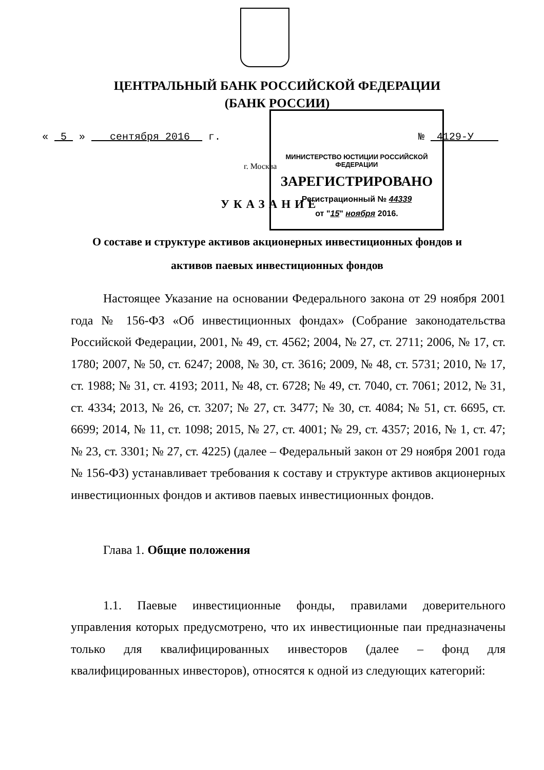ЦЕНТРАЛЬНЫЙ БАНК РОССИЙСКОЙ ФЕДЕРАЦИИ
(БАНК РОССИИ)
« 5 » сентября 2016 г. № 4129-У
г. Москва
УКАЗАНИЕ
МИНИСТЕРСТВО ЮСТИЦИИ РОССИЙСКОЙ ФЕДЕРАЦИИ
ЗАРЕГИСТРИРОВАНО
Регистрационный № 44339
от "15" ноября 2016.
О составе и структуре активов акционерных инвестиционных фондов и
активов паевых инвестиционных фондов
Настоящее Указание на основании Федерального закона от 29 ноября 2001 года № 156-ФЗ «Об инвестиционных фондах» (Собрание законодательства Российской Федерации, 2001, № 49, ст. 4562; 2004, № 27, ст. 2711; 2006, № 17, ст. 1780; 2007, № 50, ст. 6247; 2008, № 30, ст. 3616; 2009, № 48, ст. 5731; 2010, № 17, ст. 1988; № 31, ст. 4193; 2011, № 48, ст. 6728; № 49, ст. 7040, ст. 7061; 2012, № 31, ст. 4334; 2013, № 26, ст. 3207; № 27, ст. 3477; № 30, ст. 4084; № 51, ст. 6695, ст. 6699; 2014, № 11, ст. 1098; 2015, № 27, ст. 4001; № 29, ст. 4357; 2016, № 1, ст. 47; № 23, ст. 3301; № 27, ст. 4225) (далее – Федеральный закон от 29 ноября 2001 года № 156-ФЗ) устанавливает требования к составу и структуре активов акционерных инвестиционных фондов и активов паевых инвестиционных фондов.
Глава 1. Общие положения
1.1. Паевые инвестиционные фонды, правилами доверительного управления которых предусмотрено, что их инвестиционные паи предназначены только для квалифицированных инвесторов (далее – фонд для квалифицированных инвесторов), относятся к одной из следующих категорий: